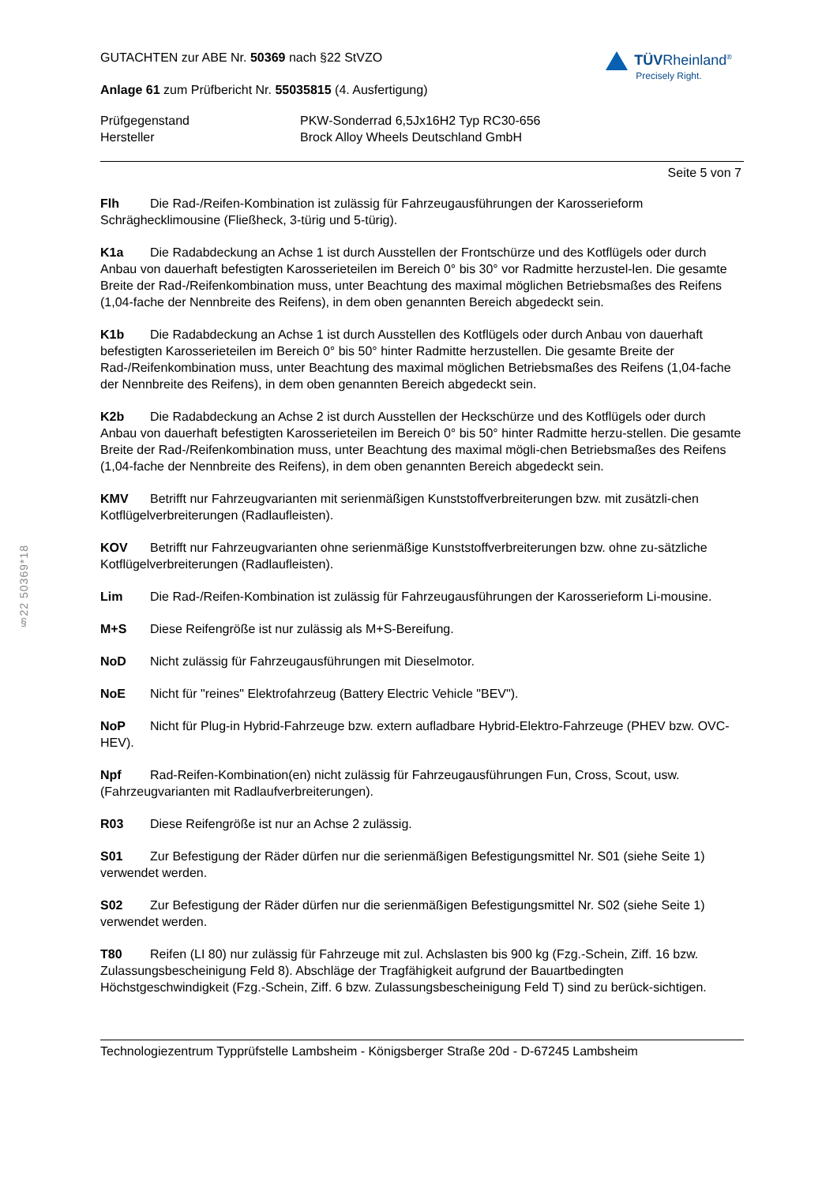GUTACHTEN zur ABE Nr. 50369 nach §22 StVZO
Anlage 61 zum Prüfbericht Nr. 55035815 (4. Ausfertigung)
TÜVRheinland<sup>®</sup>
Precisely Right.
| Prüfgegenstand | PKW-Sonderrad 6,5Jx16H2 Typ RC30-656 |
| Hersteller | Brock Alloy Wheels Deutschland GmbH |
Seite 5 von 7
Flh Die Rad-/Reifen-Kombination ist zulässig für Fahrzeugausführungen der Karosserieform Schräghecklimousine (Fließheck, 3-türig und 5-türig).
K1a Die Radabdeckung an Achse 1 ist durch Ausstellen der Frontschürze und des Kotflügels oder durch Anbau von dauerhaft befestigten Karosserieteilen im Bereich 0° bis 30° vor Radmitte herzustel-len. Die gesamte Breite der Rad-/Reifenkombination muss, unter Beachtung des maximal möglichen Betriebsmaßes des Reifens (1,04-fache der Nennbreite des Reifens), in dem oben genannten Bereich abgedeckt sein.
K1b Die Radabdeckung an Achse 1 ist durch Ausstellen des Kotflügels oder durch Anbau von dauerhaft befestigten Karosserieteilen im Bereich 0° bis 50° hinter Radmitte herzustellen. Die gesamte Breite der Rad-/Reifenkombination muss, unter Beachtung des maximal möglichen Betriebsmaßes des Reifens (1,04-fache der Nennbreite des Reifens), in dem oben genannten Bereich abgedeckt sein.
K2b Die Radabdeckung an Achse 2 ist durch Ausstellen der Heckschürze und des Kotflügels oder durch Anbau von dauerhaft befestigten Karosserieteilen im Bereich 0° bis 50° hinter Radmitte herzu-stellen. Die gesamte Breite der Rad-/Reifenkombination muss, unter Beachtung des maximal mögli-chen Betriebsmaßes des Reifens (1,04-fache der Nennbreite des Reifens), in dem oben genannten Bereich abgedeckt sein.
KMV Betrifft nur Fahrzeugvarianten mit serienmäßigen Kunststoffverbreiterungen bzw. mit zusätzli-chen Kotflügelverbreiterungen (Radlaufleisten).
KOV Betrifft nur Fahrzeugvarianten ohne serienmäßige Kunststoffverbreiterungen bzw. ohne zu-sätzliche Kotflügelverbreiterungen (Radlaufleisten).
Lim Die Rad-/Reifen-Kombination ist zulässig für Fahrzeugausführungen der Karosserieform Li-mousine.
M+S Diese Reifengröße ist nur zulässig als M+S-Bereifung.
NoD Nicht zulässig für Fahrzeugausführungen mit Dieselmotor.
NoE Nicht für "reines" Elektrofahrzeug (Battery Electric Vehicle "BEV").
NoP Nicht für Plug-in Hybrid-Fahrzeuge bzw. extern aufladbare Hybrid-Elektro-Fahrzeuge (PHEV bzw. OVC-HEV).
Npf Rad-Reifen-Kombination(en) nicht zulässig für Fahrzeugausführungen Fun, Cross, Scout, usw. (Fahrzeugvarianten mit Radlaufverbreiterungen).
R03 Diese Reifengröße ist nur an Achse 2 zulässig.
S01 Zur Befestigung der Räder dürfen nur die serienmäßigen Befestigungsmittel Nr. S01 (siehe Seite 1) verwendet werden.
S02 Zur Befestigung der Räder dürfen nur die serienmäßigen Befestigungsmittel Nr. S02 (siehe Seite 1) verwendet werden.
T80 Reifen (LI 80) nur zulässig für Fahrzeuge mit zul. Achslasten bis 900 kg (Fzg.-Schein, Ziff. 16 bzw. Zulassungsbescheinigung Feld 8). Abschläge der Tragfähigkeit aufgrund der Bauartbedingten Höchstgeschwindigkeit (Fzg.-Schein, Ziff. 6 bzw. Zulassungsbescheinigung Feld T) sind zu berück-sichtigen.
Technologiezentrum Typprüfstelle Lambsheim - Königsberger Straße 20d - D-67245 Lambsheim
§22 50369*18